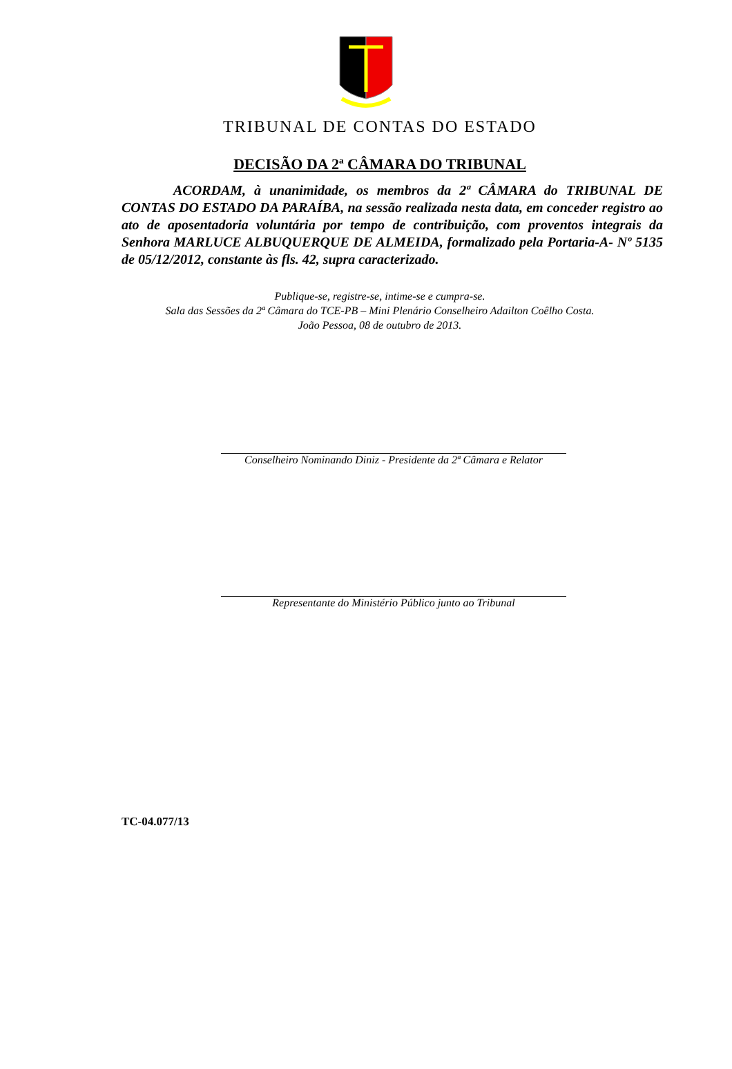TRIBUNAL DE CONTAS DO ESTADO
DECISÃO DA 2ª CÂMARA DO TRIBUNAL
ACORDAM, à unanimidade, os membros da 2ª CÂMARA do TRIBUNAL DE CONTAS DO ESTADO DA PARAÍBA, na sessão realizada nesta data, em conceder registro ao ato de aposentadoria voluntária por tempo de contribuição, com proventos integrais da Senhora MARLUCE ALBUQUERQUE DE ALMEIDA, formalizado pela Portaria-A- Nº 5135 de 05/12/2012, constante às fls. 42, supra caracterizado.
Publique-se, registre-se, intime-se e cumpra-se.
Sala das Sessões da 2ª Câmara do TCE-PB – Mini Plenário Conselheiro Adailton Coêlho Costa.
João Pessoa, 08 de outubro de 2013.
Conselheiro Nominando Diniz - Presidente da 2ª Câmara e Relator
Representante do Ministério Público junto ao Tribunal
TC-04.077/13